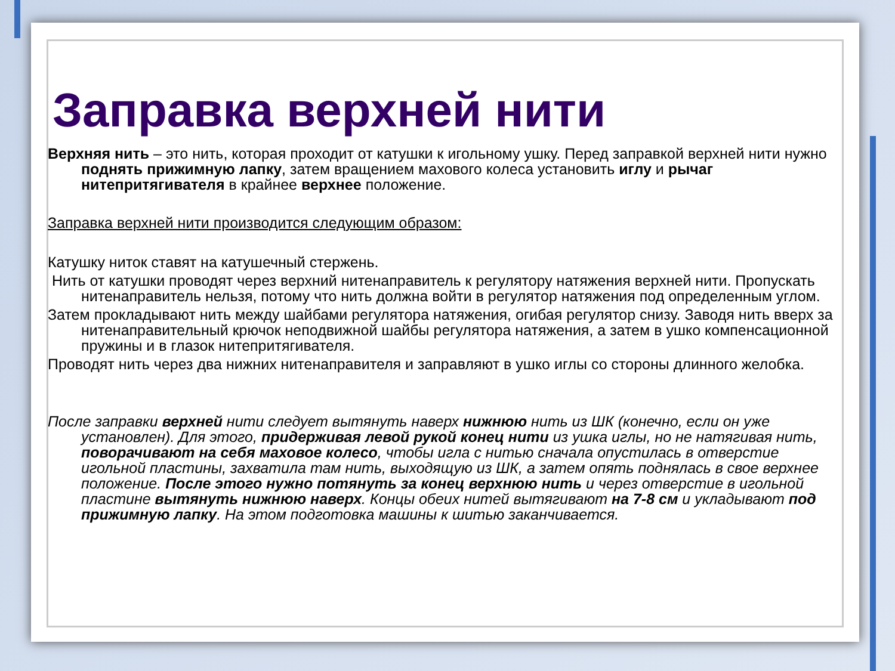Заправка верхней нити
Верхняя нить – это нить, которая проходит от катушки к игольному ушку. Перед заправкой верхней нити нужно поднять прижимную лапку, затем вращением махового колеса установить иглу и рычаг нитепритягивателя в крайнее верхнее положение.
Заправка верхней нити производится следующим образом:
Катушку ниток ставят на катушечный стержень.
Нить от катушки проводят через верхний нитенаправитель к регулятору натяжения верхней нити. Пропускать нитенаправитель нельзя, потому что нить должна войти в регулятор натяжения под определенным углом.
Затем прокладывают нить между шайбами регулятора натяжения, огибая регулятор снизу. Заводя нить вверх за нитенаправительный крючок неподвижной шайбы регулятора натяжения, а затем в ушко компенсационной пружины и в глазок нитепритягивателя.
Проводят нить через два нижних нитенаправителя и заправляют в ушко иглы со стороны длинного желобка.
После заправки верхней нити следует вытянуть наверх нижнюю нить из ШК (конечно, если он уже установлен). Для этого, придерживая левой рукой конец нити из ушка иглы, но не натягивая нить, поворачивают на себя маховое колесо, чтобы игла с нитью сначала опустилась в отверстие игольной пластины, захватила там нить, выходящую из ШК, а затем опять поднялась в свое верхнее положение. После этого нужно потянуть за конец верхнюю нить и через отверстие в игольной пластине вытянуть нижнюю наверх. Концы обеих нитей вытягивают на 7-8 см и укладывают под прижимную лапку. На этом подготовка машины к шитью заканчивается.